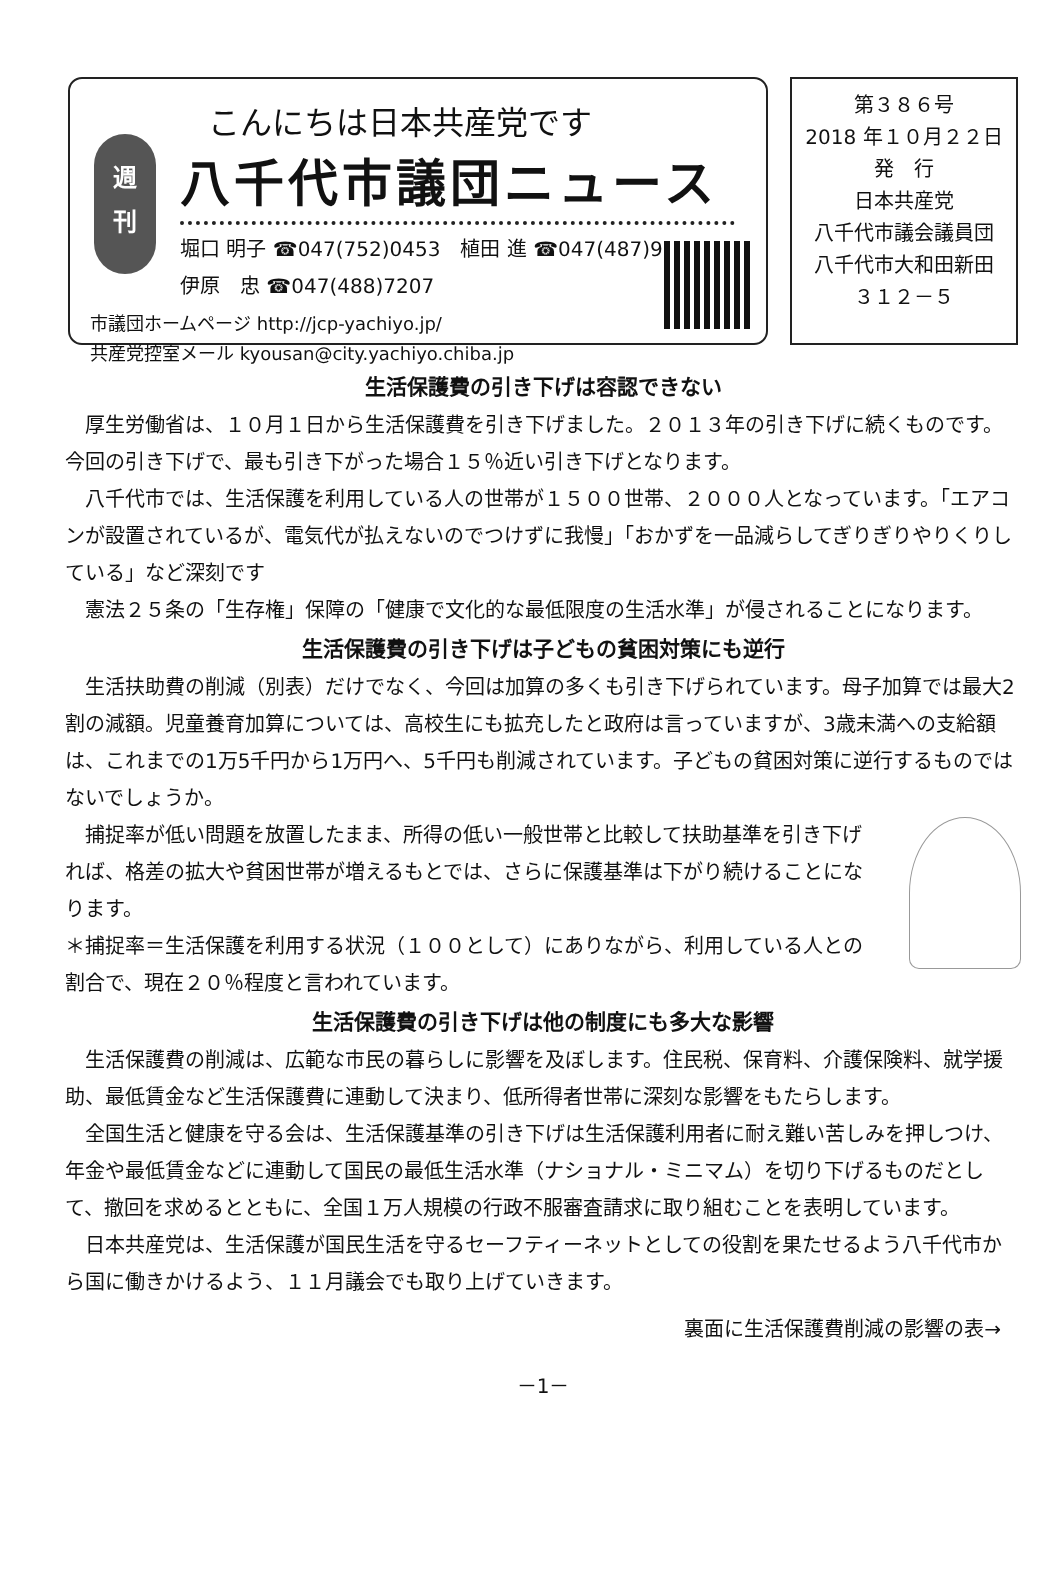週
刊
こんにちは日本共産党です
八千代市議団ニュース
堀口 明子 ☎047(752)0453　植田 進 ☎047(487)9754
伊原　忠 ☎047(488)7207
市議団ホームページ http://jcp-yachiyo.jp/
共産党控室メール kyousan@city.yachiyo.chiba.jp
第３８６号
2018 年１０月２２日
発　行
日本共産党
八千代市議会議員団
八千代市大和田新田
３１２－５
生活保護費の引き下げは容認できない
厚生労働省は、１０月１日から生活保護費を引き下げました。２０１３年の引き下げに続くものです。今回の引き下げで、最も引き下がった場合１５％近い引き下げとなります。
八千代市では、生活保護を利用している人の世帯が１５００世帯、２０００人となっています。「エアコンが設置されているが、電気代が払えないのでつけずに我慢」「おかずを一品減らしてぎりぎりやりくりしている」など深刻です
憲法２５条の「生存権」保障の「健康で文化的な最低限度の生活水準」が侵されることになります。
生活保護費の引き下げは子どもの貧困対策にも逆行
生活扶助費の削減（別表）だけでなく、今回は加算の多くも引き下げられています。母子加算では最大2割の減額。児童養育加算については、高校生にも拡充したと政府は言っていますが、3歳未満への支給額は、これまでの1万5千円から1万円へ、5千円も削減されています。子どもの貧困対策に逆行するものではないでしょうか。
捕捉率が低い問題を放置したまま、所得の低い一般世帯と比較して扶助基準を引き下げれば、格差の拡大や貧困世帯が増えるもとでは、さらに保護基準は下がり続けることになります。
＊捕捉率＝生活保護を利用する状況（１００として）にありながら、利用している人との割合で、現在２０％程度と言われています。
生活保護費の引き下げは他の制度にも多大な影響
生活保護費の削減は、広範な市民の暮らしに影響を及ぼします。住民税、保育料、介護保険料、就学援助、最低賃金など生活保護費に連動して決まり、低所得者世帯に深刻な影響をもたらします。
全国生活と健康を守る会は、生活保護基準の引き下げは生活保護利用者に耐え難い苦しみを押しつけ、年金や最低賃金などに連動して国民の最低生活水準（ナショナル・ミニマム）を切り下げるものだとして、撤回を求めるとともに、全国１万人規模の行政不服審査請求に取り組むことを表明しています。
日本共産党は、生活保護が国民生活を守るセーフティーネットとしての役割を果たせるよう八千代市から国に働きかけるよう、１１月議会でも取り上げていきます。
裏面に生活保護費削減の影響の表→
－1－